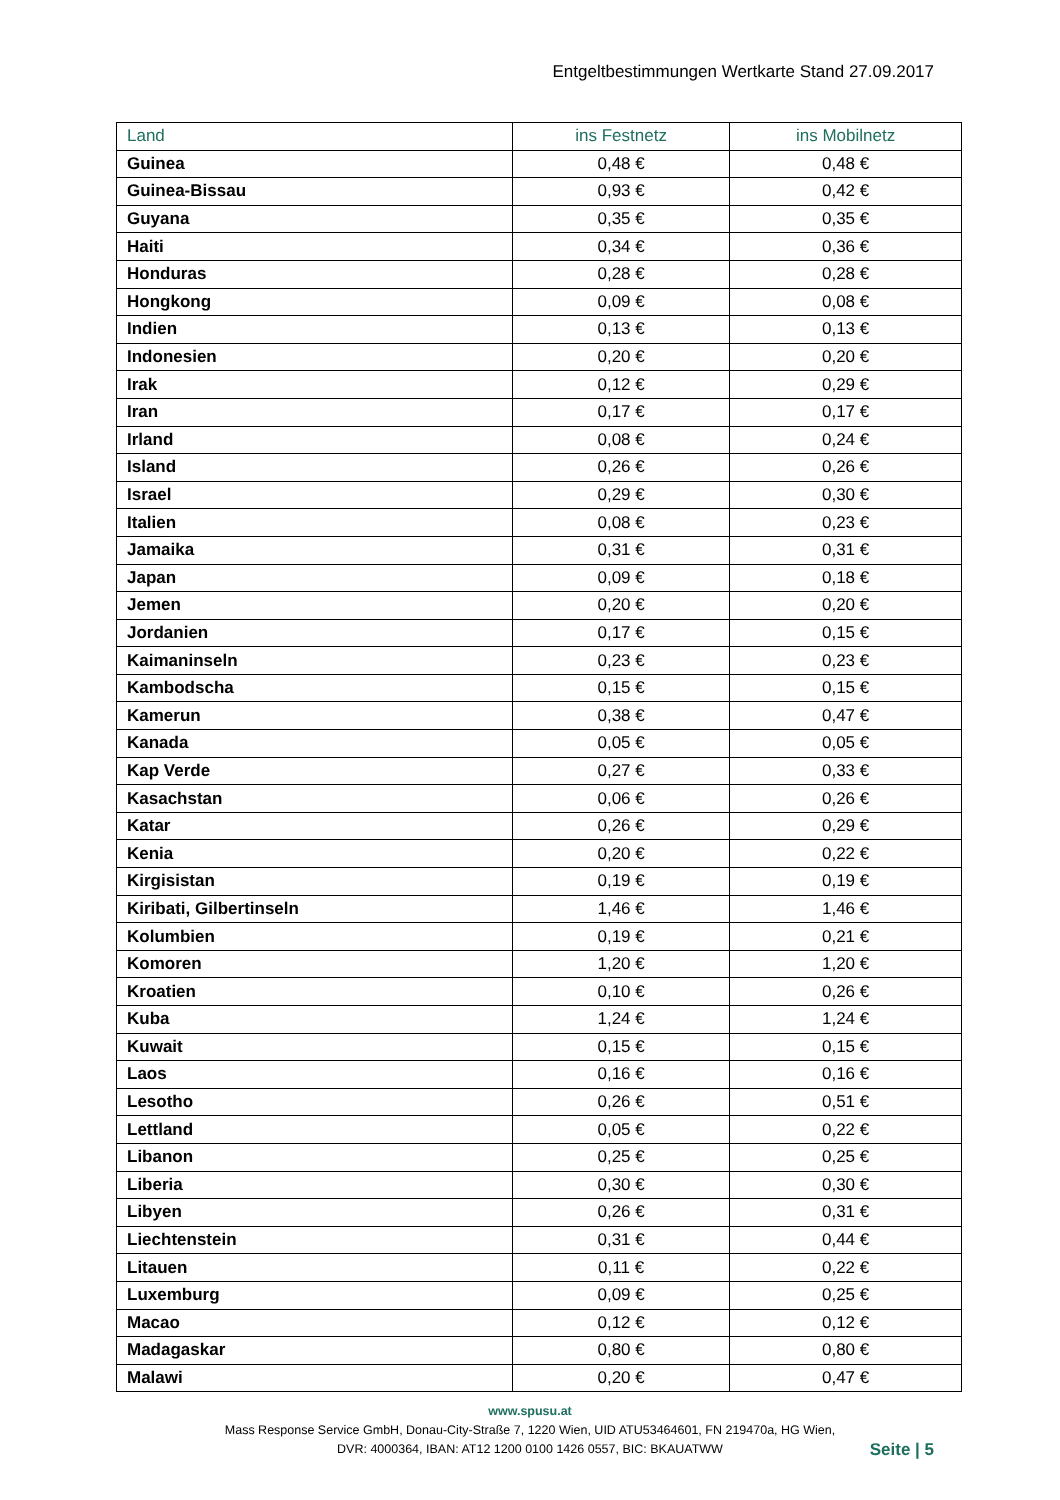Entgeltbestimmungen Wertkarte Stand 27.09.2017
| Land | ins Festnetz | ins Mobilnetz |
| --- | --- | --- |
| Guinea | 0,48 € | 0,48 € |
| Guinea-Bissau | 0,93 € | 0,42 € |
| Guyana | 0,35 € | 0,35 € |
| Haiti | 0,34 € | 0,36 € |
| Honduras | 0,28 € | 0,28 € |
| Hongkong | 0,09 € | 0,08 € |
| Indien | 0,13 € | 0,13 € |
| Indonesien | 0,20 € | 0,20 € |
| Irak | 0,12 € | 0,29 € |
| Iran | 0,17 € | 0,17 € |
| Irland | 0,08 € | 0,24 € |
| Island | 0,26 € | 0,26 € |
| Israel | 0,29 € | 0,30 € |
| Italien | 0,08 € | 0,23 € |
| Jamaika | 0,31 € | 0,31 € |
| Japan | 0,09 € | 0,18 € |
| Jemen | 0,20 € | 0,20 € |
| Jordanien | 0,17 € | 0,15 € |
| Kaimaninseln | 0,23 € | 0,23 € |
| Kambodscha | 0,15 € | 0,15 € |
| Kamerun | 0,38 € | 0,47 € |
| Kanada | 0,05 € | 0,05 € |
| Kap Verde | 0,27 € | 0,33 € |
| Kasachstan | 0,06 € | 0,26 € |
| Katar | 0,26 € | 0,29 € |
| Kenia | 0,20 € | 0,22 € |
| Kirgisistan | 0,19 € | 0,19 € |
| Kiribati, Gilbertinseln | 1,46 € | 1,46 € |
| Kolumbien | 0,19 € | 0,21 € |
| Komoren | 1,20 € | 1,20 € |
| Kroatien | 0,10 € | 0,26 € |
| Kuba | 1,24 € | 1,24 € |
| Kuwait | 0,15 € | 0,15 € |
| Laos | 0,16 € | 0,16 € |
| Lesotho | 0,26 € | 0,51 € |
| Lettland | 0,05 € | 0,22 € |
| Libanon | 0,25 € | 0,25 € |
| Liberia | 0,30 € | 0,30 € |
| Libyen | 0,26 € | 0,31 € |
| Liechtenstein | 0,31 € | 0,44 € |
| Litauen | 0,11 € | 0,22 € |
| Luxemburg | 0,09 € | 0,25 € |
| Macao | 0,12 € | 0,12 € |
| Madagaskar | 0,80 € | 0,80 € |
| Malawi | 0,20 € | 0,47 € |
www.spusu.at
Mass Response Service GmbH, Donau-City-Straße 7, 1220 Wien, UID ATU53464601, FN 219470a, HG Wien,
DVR: 4000364, IBAN: AT12 1200 0100 1426 0557, BIC: BKAUATWW
Seite | 5